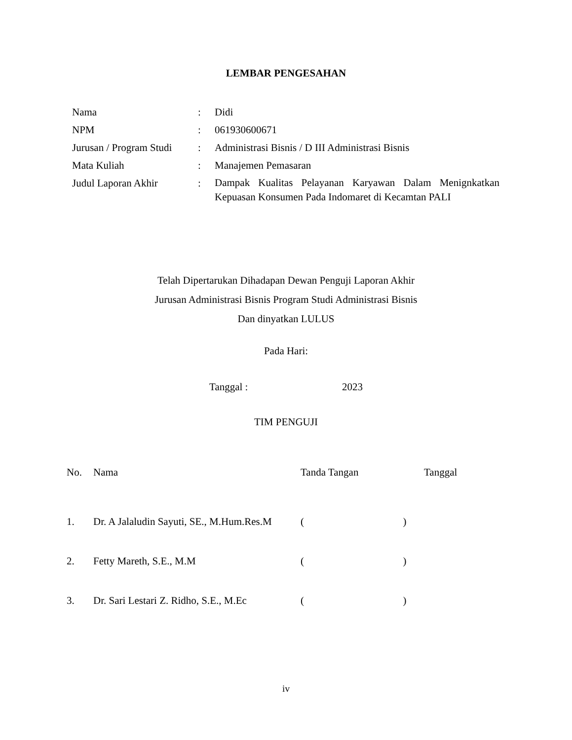LEMBAR PENGESAHAN
| Nama | : | Didi |
| NPM | : | 061930600671 |
| Jurusan / Program Studi | : | Administrasi Bisnis / D III Administrasi Bisnis |
| Mata Kuliah | : | Manajemen Pemasaran |
| Judul Laporan Akhir | : | Dampak Kualitas Pelayanan Karyawan Dalam Menignkatkan Kepuasan Konsumen Pada Indomaret di Kecamtan PALI |
Telah Dipertarukan Dihadapan Dewan Penguji Laporan Akhir
Jurusan Administrasi Bisnis Program Studi Administrasi Bisnis
Dan dinyatkan LULUS
Pada Hari:
Tanggal : 2023
TIM PENGUJI
| No. | Nama | Tanda Tangan | Tanggal |
| --- | --- | --- | --- |
| 1. | Dr. A Jalaludin Sayuti, SE., M.Hum.Res.M | ( ) | |
| 2. | Fetty Mareth, S.E., M.M | ( ) | |
| 3. | Dr. Sari Lestari Z. Ridho, S.E., M.Ec | ( ) | |
iv